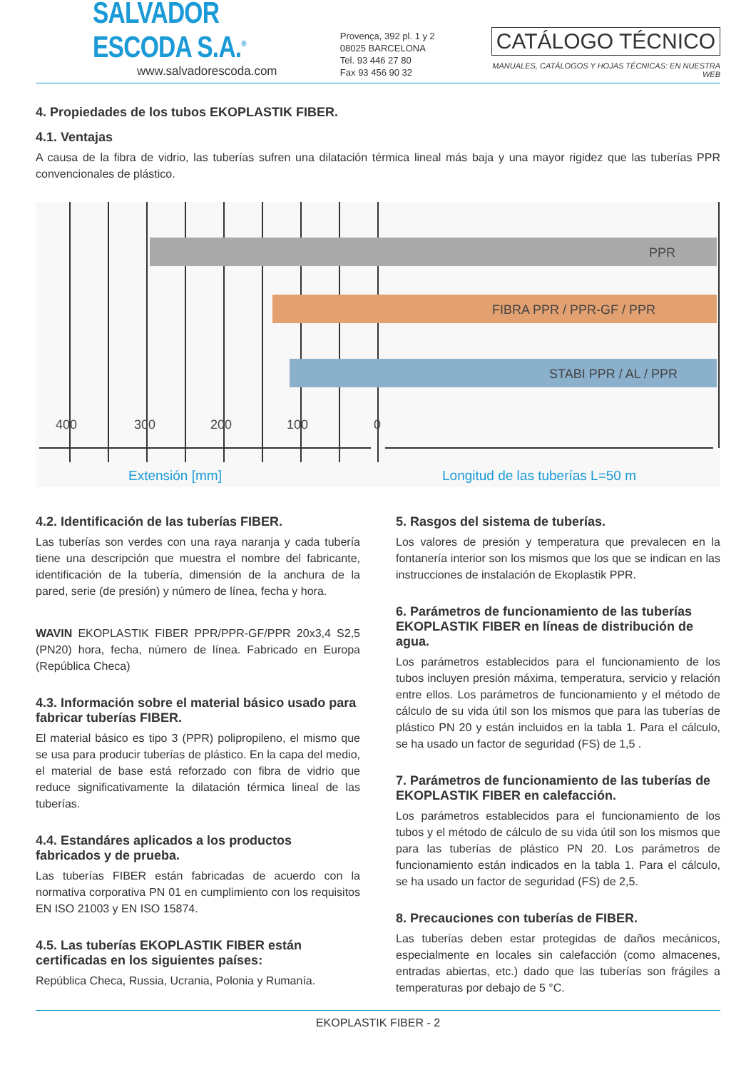SALVADOR ESCODA S.A.<sup>®</sup>
www.salvadorescoda.com
Provença, 392 pl. 1 y 2
08025 BARCELONA
Tel. 93 446 27 80
Fax 93 456 90 32
CATÁLOGO TÉCNICO
MANUALES, CATÁLOGOS Y HOJAS TÉCNICAS: EN NUESTRA WEB
4. Propiedades de los tubos EKOPLASTIK FIBER.
4.1. Ventajas
A causa de la fibra de vidrio, las tuberías sufren una dilatación térmica lineal más baja y una mayor rigidez que las tuberías PPR convencionales de plástico.
PPR
FIBRA PPR / PPR-GF / PPR
STABI PPR / AL / PPR
400
300
200
100
0
Extensión [mm]
Longitud de las tuberías L=50 m
4.2. Identificación de las tuberías FIBER.
Las tuberías son verdes con una raya naranja y cada tubería tiene una descripción que muestra el nombre del fabricante, identificación de la tubería, dimensión de la anchura de la pared, serie (de presión) y número de línea, fecha y hora.
WAVIN EKOPLASTIK FIBER PPR/PPR-GF/PPR 20x3,4 S2,5 (PN20) hora, fecha, número de línea. Fabricado en Europa (República Checa)
4.3. Información sobre el material básico usado para fabricar tuberías FIBER.
El material básico es tipo 3 (PPR) polipropileno, el mismo que se usa para producir tuberías de plástico. En la capa del medio, el material de base está reforzado con fibra de vidrio que reduce significativamente la dilatación térmica lineal de las tuberías.
4.4. Estandáres aplicados a los productos fabricados y de prueba.
Las tuberías FIBER están fabricadas de acuerdo con la normativa corporativa PN 01 en cumplimiento con los requisitos EN ISO 21003 y EN ISO 15874.
4.5. Las tuberías EKOPLASTIK FIBER están certificadas en los siguientes países:
República Checa, Russia, Ucrania, Polonia y Rumanía.
5. Rasgos del sistema de tuberías.
Los valores de presión y temperatura que prevalecen en la fontanería interior son los mismos que los que se indican en las instrucciones de instalación de Ekoplastik PPR.
6. Parámetros de funcionamiento de las tuberías EKOPLASTIK FIBER en líneas de distribución de agua.
Los parámetros establecidos para el funcionamiento de los tubos incluyen presión máxima, temperatura, servicio y relación entre ellos. Los parámetros de funcionamiento y el método de cálculo de su vida útil son los mismos que para las tuberías de plástico PN 20 y están incluidos en la tabla 1. Para el cálculo, se ha usado un factor de seguridad (FS) de 1,5 .
7. Parámetros de funcionamiento de las tuberías de EKOPLASTIK FIBER en calefacción.
Los parámetros establecidos para el funcionamiento de los tubos y el método de cálculo de su vida útil son los mismos que para las tuberías de plástico PN 20. Los parámetros de funcionamiento están indicados en la tabla 1. Para el cálculo, se ha usado un factor de seguridad (FS) de 2,5.
8. Precauciones con tuberías de FIBER.
Las tuberías deben estar protegidas de daños mecánicos, especialmente en locales sin calefacción (como almacenes, entradas abiertas, etc.) dado que las tuberías son frágiles a temperaturas por debajo de 5 °C.
EKOPLASTIK FIBER - 2